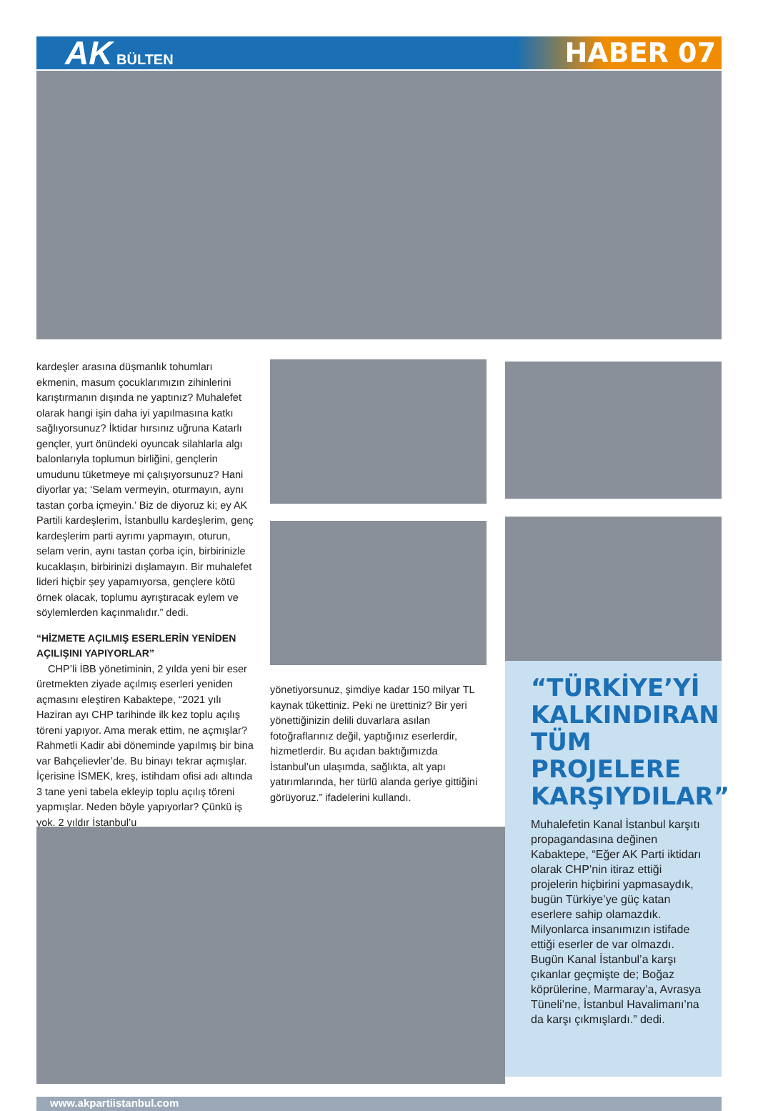AK BÜLTEN
HABER 07
kardeşler arasına düşmanlık tohumları ekmenin, masum çocuklarımızın zihinlerini karıştırmanın dışında ne yaptınız? Muhalefet olarak hangi işin daha iyi yapılmasına katkı sağlıyorsunuz? İktidar hırsınız uğruna Katarlı gençler, yurt önündeki oyuncak silahlarla algı balonlarıyla toplumun birliğini, gençlerin umudunu tüketmeye mi çalışıyorsunuz? Hani diyorlar ya; ‘Selam vermeyin, oturmayın, aynı tastan çorba içmeyin.’ Biz de diyoruz ki; ey AK Partili kardeşlerim, İstanbullu kardeşlerim, genç kardeşlerim parti ayrımı yapmayın, oturun, selam verin, aynı tastan çorba için, birbirinizle kucaklaşın, birbirinizi dışlamayın. Bir muhalefet lideri hiçbir şey yapamıyorsa, gençlere kötü örnek olacak, toplumu ayrıştıracak eylem ve söylemlerden kaçınmalıdır.” dedi.
“HİZMETE AÇILMIŞ ESERLERİN YENİDEN AÇILIŞINI YAPIYORLAR”
CHP’li İBB yönetiminin, 2 yılda yeni bir eser üretmekten ziyade açılmış eserleri yeniden açmasını eleştiren Kabaktepe, “2021 yılı Haziran ayı CHP tarihinde ilk kez toplu açılış töreni yapıyor. Ama merak ettim, ne açmışlar? Rahmetli Kadir abi döneminde yapılmış bir bina var Bahçelievler’de. Bu binayı tekrar açmışlar. İçerisine İSMEK, kreş, istihdam ofisi adı altında 3 tane yeni tabela ekleyip toplu açılış töreni yapmışlar. Neden böyle yapıyorlar? Çünkü iş yok. 2 yıldır İstanbul’u
yönetiyorsunuz, şimdiye kadar 150 milyar TL kaynak tükettiniz. Peki ne ürettiniz? Bir yeri yönettiğinizin delili duvarlara asılan fotoğraflarınız değil, yaptığınız eserlerdir, hizmetlerdir. Bu açıdan baktığımızda İstanbul’un ulaşımda, sağlıkta, alt yapı yatırımlarında, her türlü alanda geriye gittiğini görüyoruz.” ifadelerini kullandı.
“TÜRKİYE’Yİ KALKINDIRAN TÜM PROJELERE KARŞIYDILAR”
Muhalefetin Kanal İstanbul karşıtı propagandasına değinen Kabaktepe, “Eğer AK Parti iktidarı olarak CHP’nin itiraz ettiği projelerin hiçbirini yapmasaydık, bugün Türkiye’ye güç katan eserlere sahip olamazdık. Milyonlarca insanımızın istifade ettiği eserler de var olmazdı. Bugün Kanal İstanbul’a karşı çıkanlar geçmişte de; Boğaz köprülerine, Marmaray’a, Avrasya Tüneli’ne, İstanbul Havalimanı’na da karşı çıkmışlardı.” dedi.
www.akpartiistanbul.com